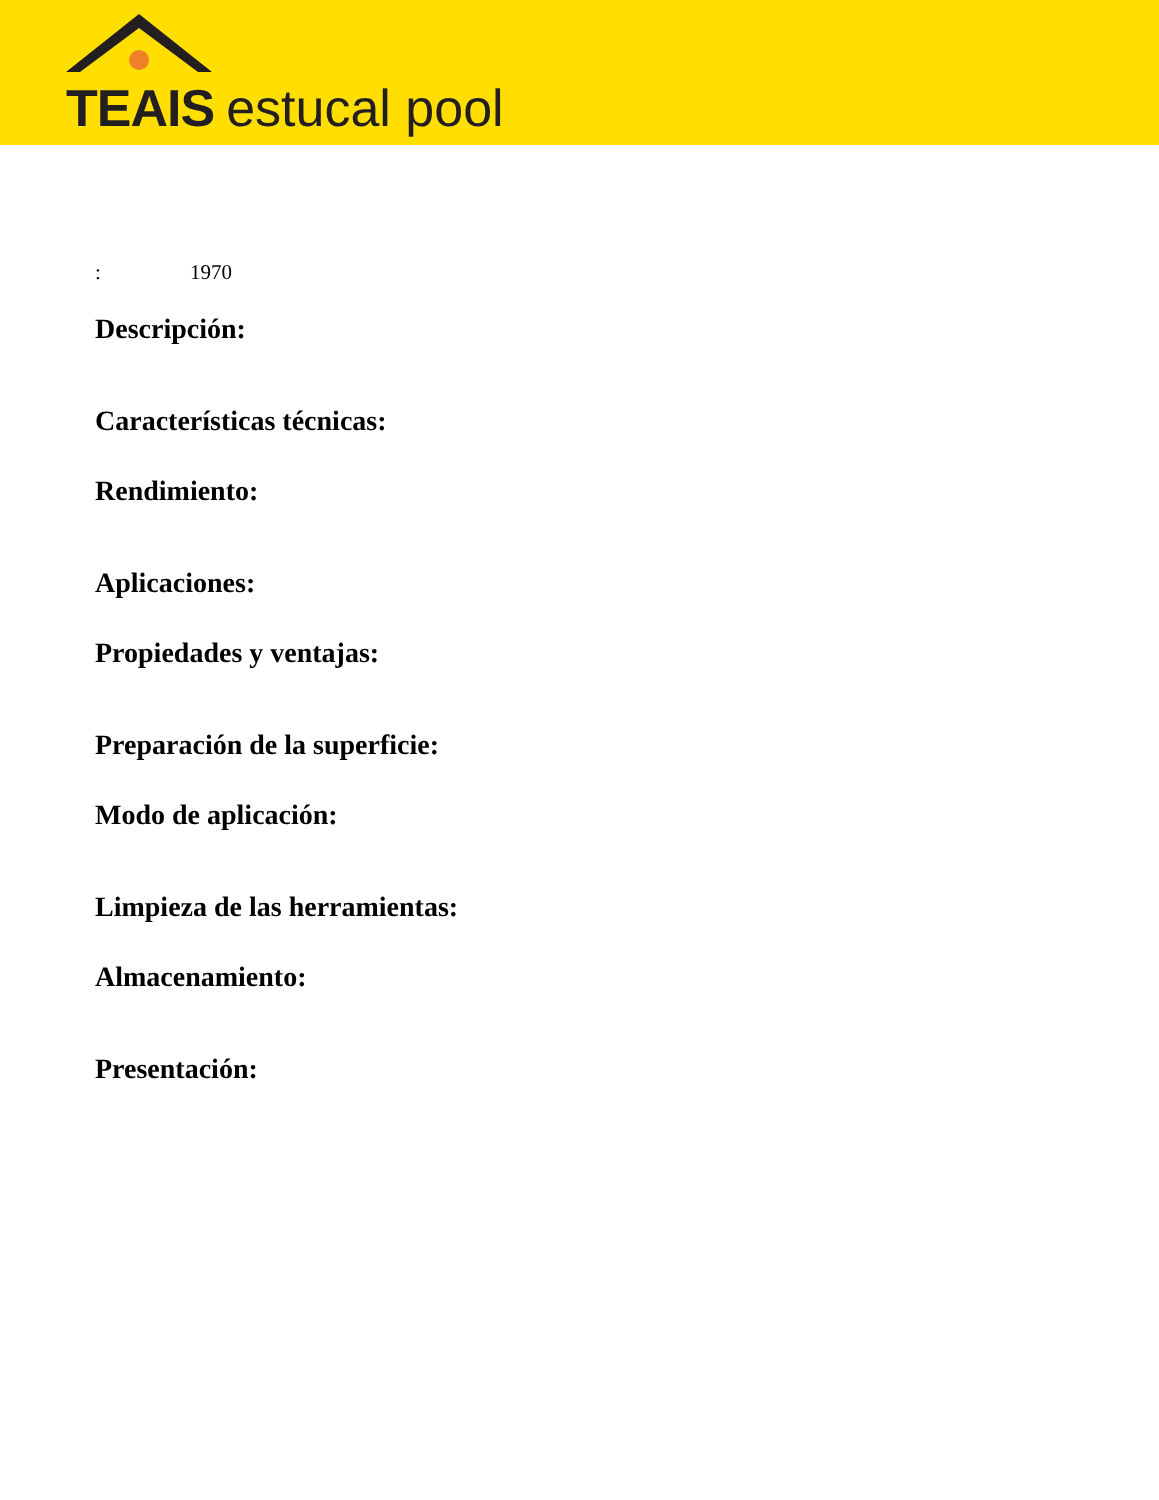TEAIS estucal pool
: 1970
Descripción:
Características técnicas:
Rendimiento:
Aplicaciones:
Propiedades y ventajas:
Preparación de la superficie:
Modo de aplicación:
Limpieza de las herramientas:
Almacenamiento:
Presentación: